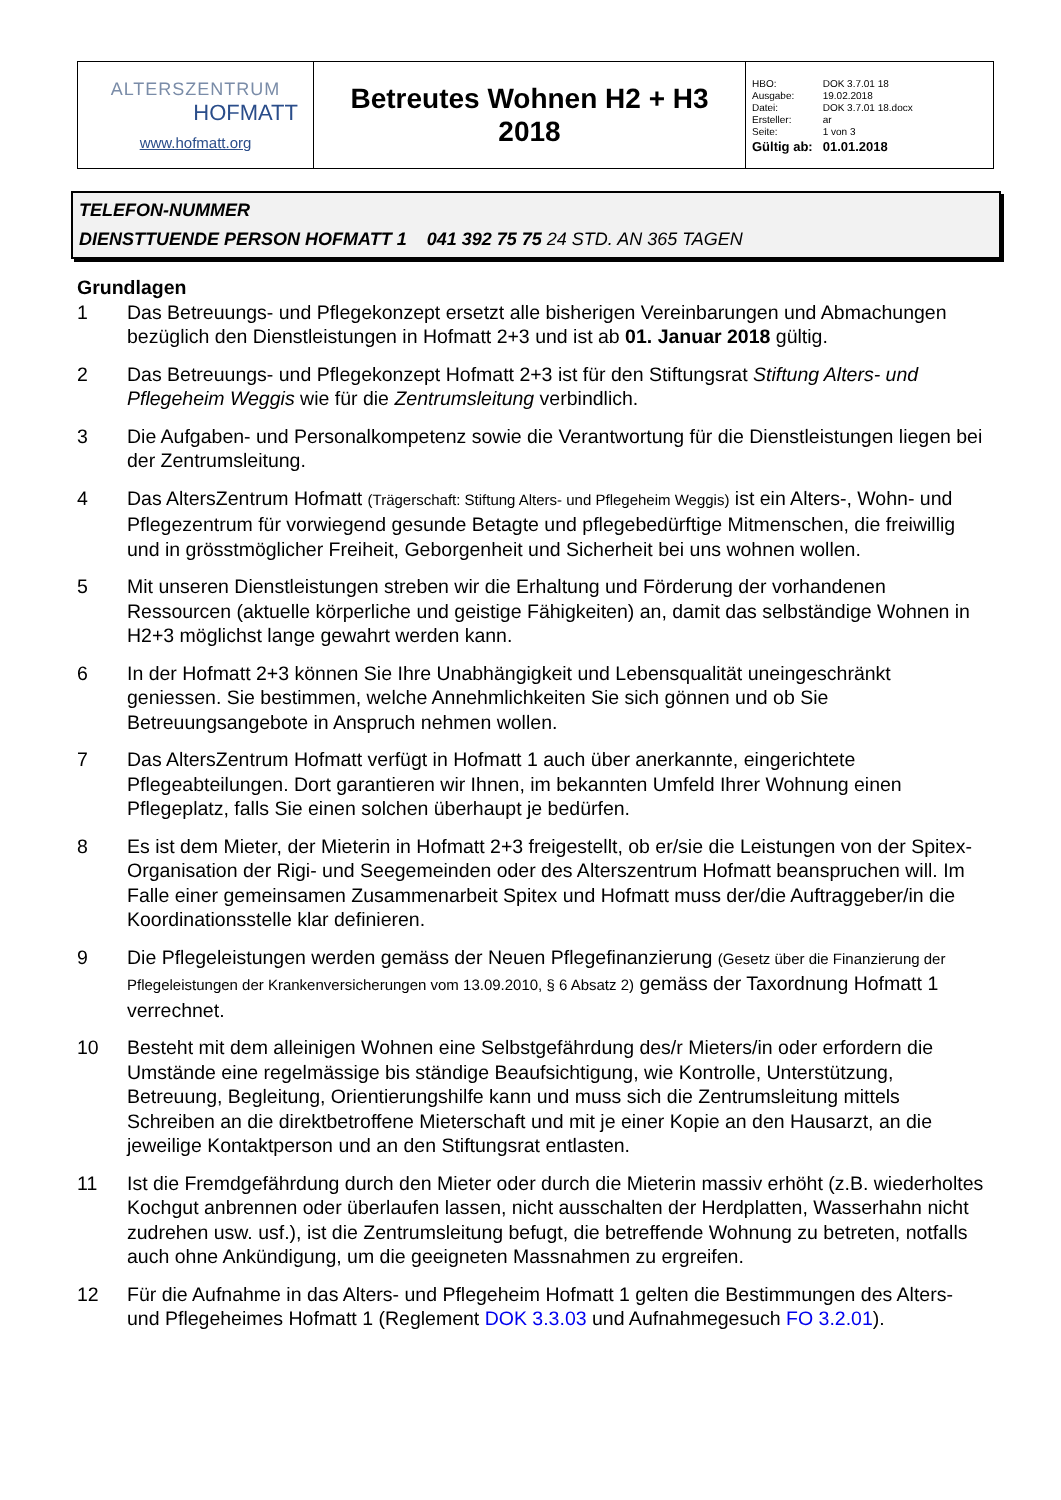| ALTERSZENTRUM HOFMATT www.hofmatt.org | Betreutes Wohnen H2 + H3 2018 | / HBO: / DOK 3.7.01 18 / / Ausgabe: / 19.02.2018 / / Datei: / DOK 3.7.01 18.docx / / Ersteller: / ar / / Seite: / 1 von 3 / / Gültig ab: / 01.01.2018 / |
TELEFON-NUMMER
DIENSTTUENDE PERSON HOFMATT 1 041 392 75 75 24 STD. AN 365 TAGEN
Grundlagen
1 Das Betreuungs- und Pflegekonzept ersetzt alle bisherigen Vereinbarungen und Abmachungen bezüglich den Dienstleistungen in Hofmatt 2+3 und ist ab 01. Januar 2018 gültig.
2 Das Betreuungs- und Pflegekonzept Hofmatt 2+3 ist für den Stiftungsrat Stiftung Alters- und Pflegeheim Weggis wie für die Zentrumsleitung verbindlich.
3 Die Aufgaben- und Personalkompetenz sowie die Verantwortung für die Dienstleistungen liegen bei der Zentrumsleitung.
4 Das AltersZentrum Hofmatt (Trägerschaft: Stiftung Alters- und Pflegeheim Weggis) ist ein Alters-, Wohn- und Pflegezentrum für vorwiegend gesunde Betagte und pflegebedürftige Mitmenschen, die freiwillig und in grösstmöglicher Freiheit, Geborgenheit und Sicherheit bei uns wohnen wollen.
5 Mit unseren Dienstleistungen streben wir die Erhaltung und Förderung der vorhandenen Ressourcen (aktuelle körperliche und geistige Fähigkeiten) an, damit das selbständige Wohnen in H2+3 möglichst lange gewahrt werden kann.
6 In der Hofmatt 2+3 können Sie Ihre Unabhängigkeit und Lebensqualität uneingeschränkt geniessen. Sie bestimmen, welche Annehmlichkeiten Sie sich gönnen und ob Sie Betreuungsangebote in Anspruch nehmen wollen.
7 Das AltersZentrum Hofmatt verfügt in Hofmatt 1 auch über anerkannte, eingerichtete Pflegeabteilungen. Dort garantieren wir Ihnen, im bekannten Umfeld Ihrer Wohnung einen Pflegeplatz, falls Sie einen solchen überhaupt je bedürfen.
8 Es ist dem Mieter, der Mieterin in Hofmatt 2+3 freigestellt, ob er/sie die Leistungen von der Spitex-Organisation der Rigi- und Seegemeinden oder des Alterszentrum Hofmatt beanspruchen will. Im Falle einer gemeinsamen Zusammenarbeit Spitex und Hofmatt muss der/die Auftraggeber/in die Koordinationsstelle klar definieren.
9 Die Pflegeleistungen werden gemäss der Neuen Pflegefinanzierung (Gesetz über die Finanzierung der Pflegeleistungen der Krankenversicherungen vom 13.09.2010, § 6 Absatz 2) gemäss der Taxordnung Hofmatt 1 verrechnet.
10 Besteht mit dem alleinigen Wohnen eine Selbstgefährdung des/r Mieters/in oder erfordern die Umstände eine regelmässige bis ständige Beaufsichtigung, wie Kontrolle, Unterstützung, Betreuung, Begleitung, Orientierungshilfe kann und muss sich die Zentrumsleitung mittels Schreiben an die direktbetroffene Mieterschaft und mit je einer Kopie an den Hausarzt, an die jeweilige Kontaktperson und an den Stiftungsrat entlasten.
11 Ist die Fremdgefährdung durch den Mieter oder durch die Mieterin massiv erhöht (z.B. wiederholtes Kochgut anbrennen oder überlaufen lassen, nicht ausschalten der Herdplatten, Wasserhahn nicht zudrehen usw. usf.), ist die Zentrumsleitung befugt, die betreffende Wohnung zu betreten, notfalls auch ohne Ankündigung, um die geeigneten Massnahmen zu ergreifen.
12 Für die Aufnahme in das Alters- und Pflegeheim Hofmatt 1 gelten die Bestimmungen des Alters- und Pflegeheimes Hofmatt 1 (Reglement DOK 3.3.03 und Aufnahmegesuch FO 3.2.01).